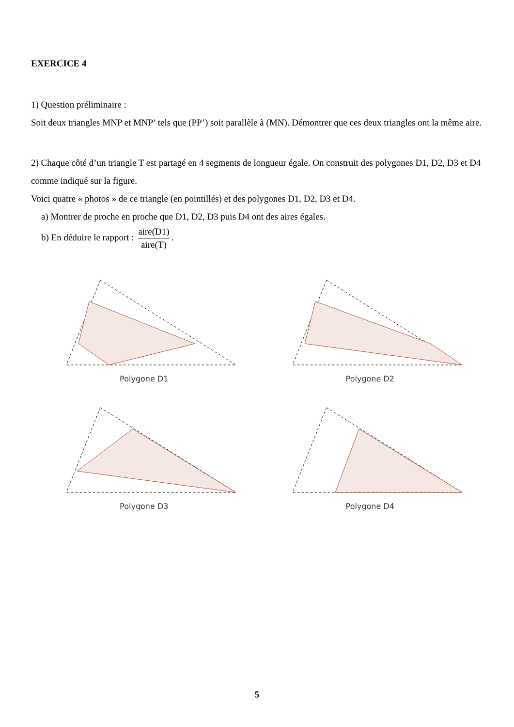EXERCICE 4
1) Question préliminaire :
Soit deux triangles MNP et MNP’ tels que (PP’) soit parallèle à (MN). Démontrer que ces deux triangles ont la même aire.
2) Chaque côté d’un triangle T est partagé en 4 segments de longueur égale. On construit des polygones D1, D2, D3 et D4 comme indiqué sur la figure.
Voici quatre « photos » de ce triangle (en pointillés) et des polygones D1, D2, D3 et D4.
a) Montrer de proche en proche que D1, D2, D3 puis D4 ont des aires égales.
b) En déduire le rapport : aire(D1) aire(T).
Polygone D1
Polygone D2
Polygone D3
Polygone D4
5